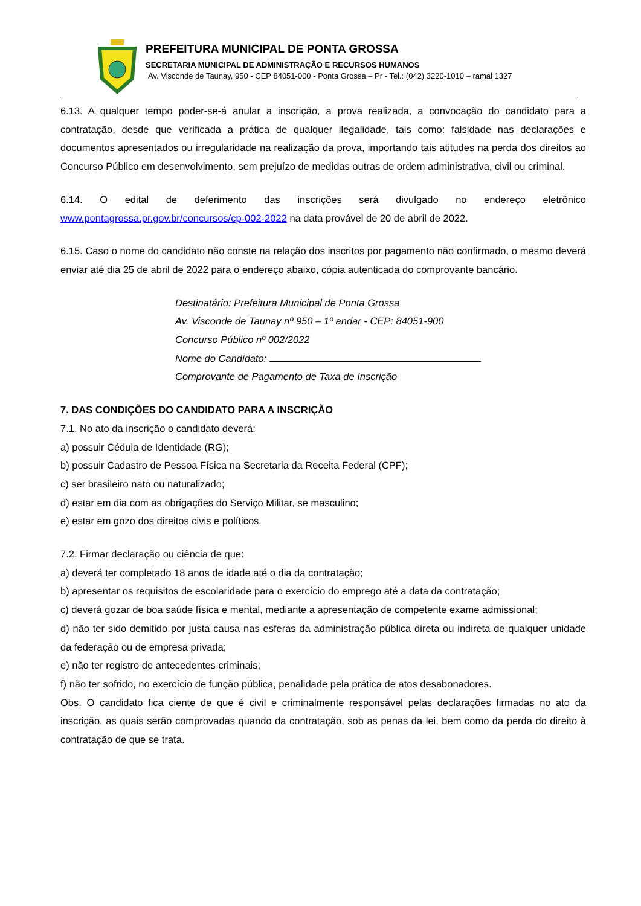PREFEITURA MUNICIPAL DE PONTA GROSSA
SECRETARIA MUNICIPAL DE ADMINISTRAÇÃO E RECURSOS HUMANOS
Av. Visconde de Taunay, 950 - CEP 84051-000 - Ponta Grossa – Pr - Tel.: (042) 3220-1010 – ramal 1327
6.13. A qualquer tempo poder-se-á anular a inscrição, a prova realizada, a convocação do candidato para a contratação, desde que verificada a prática de qualquer ilegalidade, tais como: falsidade nas declarações e documentos apresentados ou irregularidade na realização da prova, importando tais atitudes na perda dos direitos ao Concurso Público em desenvolvimento, sem prejuízo de medidas outras de ordem administrativa, civil ou criminal.
6.14. O edital de deferimento das inscrições será divulgado no endereço eletrônico
www.pontagrossa.pr.gov.br/concursos/cp-002-2022 na data provável de 20 de abril de 2022.
6.15. Caso o nome do candidato não conste na relação dos inscritos por pagamento não confirmado, o mesmo deverá enviar até dia 25 de abril de 2022 para o endereço abaixo, cópia autenticada do comprovante bancário.
Destinatário: Prefeitura Municipal de Ponta Grossa
Av. Visconde de Taunay nº 950 – 1º andar - CEP: 84051-900
Concurso Público nº 002/2022
Nome do Candidato:
Comprovante de Pagamento de Taxa de Inscrição
7. DAS CONDIÇÕES DO CANDIDATO PARA A INSCRIÇÃO
7.1. No ato da inscrição o candidato deverá:
a) possuir Cédula de Identidade (RG);
b) possuir Cadastro de Pessoa Física na Secretaria da Receita Federal (CPF);
c) ser brasileiro nato ou naturalizado;
d) estar em dia com as obrigações do Serviço Militar, se masculino;
e) estar em gozo dos direitos civis e políticos.
7.2. Firmar declaração ou ciência de que:
a) deverá ter completado 18 anos de idade até o dia da contratação;
b) apresentar os requisitos de escolaridade para o exercício do emprego até a data da contratação;
c) deverá gozar de boa saúde física e mental, mediante a apresentação de competente exame admissional;
d) não ter sido demitido por justa causa nas esferas da administração pública direta ou indireta de qualquer unidade da federação ou de empresa privada;
e) não ter registro de antecedentes criminais;
f) não ter sofrido, no exercício de função pública, penalidade pela prática de atos desabonadores.
Obs. O candidato fica ciente de que é civil e criminalmente responsável pelas declarações firmadas no ato da inscrição, as quais serão comprovadas quando da contratação, sob as penas da lei, bem como da perda do direito à contratação de que se trata.